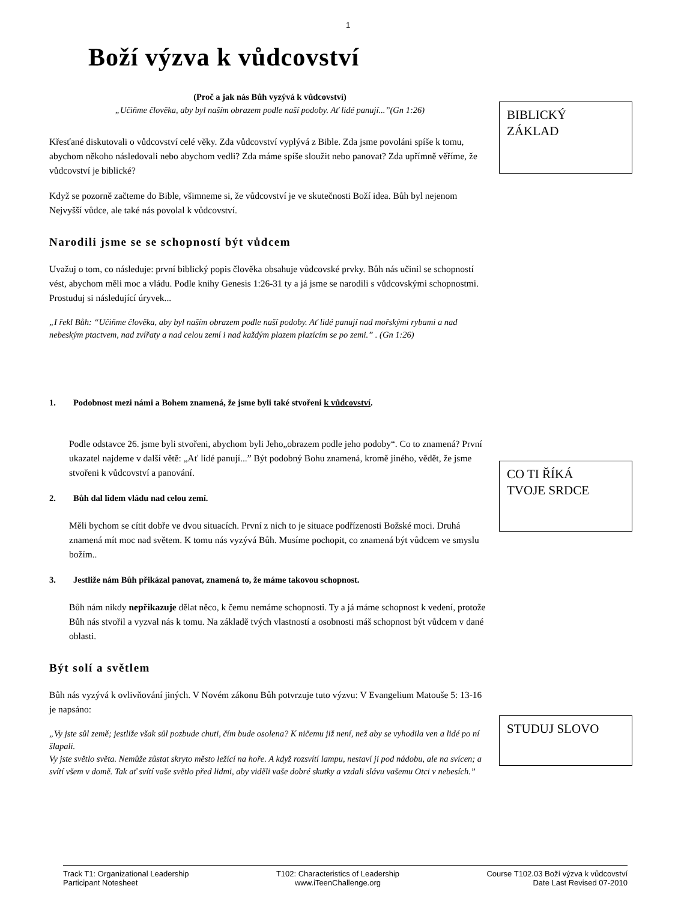1
Boží výzva k vůdcovství
(Proč a jak nás Bůh vyzývá k vůdcovství)
„Učiňme člověka, aby byl naším obrazem podle naší podoby. Ať lidé panují...”(Gn 1:26)
Křesťané diskutovali o vůdcovství celé věky. Zda vůdcovství vyplývá z Bible. Zda jsme povoláni spíše k tomu, abychom někoho následovali nebo abychom vedli? Zda máme spíše sloužit nebo panovat? Zda upřímně věříme, že vůdcovství je biblické?
Když se pozorně začteme do Bible, všimneme si, že vůdcovství je ve skutečnosti Boží idea. Bůh byl nejenom Nejvyšší vůdce, ale také nás povolal k vůdcovství.
Narodili jsme se se schopností být vůdcem
Uvažuj o tom, co následuje: první biblický popis člověka obsahuje vůdcovské prvky. Bůh nás učinil se schopností vést, abychom měli moc a vládu. Podle knihy Genesis 1:26-31 ty a já jsme se narodili s vůdcovskými schopnostmi. Prostuduj si následující úryvek...
„I řekl Bůh: “Učiňme člověka, aby byl naším obrazem podle naší podoby. Ať lidé panují nad mořskými rybami a nad nebeským ptactvem, nad zvířaty a nad celou zemí i nad každým plazem plazícím se po zemi.” . (Gn 1:26)
1. Podobnost mezi námi a Bohem znamená, že jsme byli také stvořeni k vůdcovství.
Podle odstavce 26. jsme byli stvořeni, abychom byli Jeho„obrazem podle jeho podoby“. Co to znamená? První ukazatel najdeme v další větě: „Ať lidé panují...” Být podobný Bohu znamená, kromě jiného, vědět, že jsme stvořeni k vůdcovství a panování.
2. Bůh dal lidem vládu nad celou zemí.
Měli bychom se cítit dobře ve dvou situacích. První z nich to je situace podřízenosti Božské moci. Druhá znamená mít moc nad světem. K tomu nás vyzývá Bůh. Musíme pochopit, co znamená být vůdcem ve smyslu božím..
3. Jestliže nám Bůh přikázal panovat, znamená to, že máme takovou schopnost.
Bůh nám nikdy nepřikazuje dělat něco, k čemu nemáme schopnosti. Ty a já máme schopnost k vedení, protože Bůh nás stvořil a vyzval nás k tomu. Na základě tvých vlastností a osobnosti máš schopnost být vůdcem v dané oblasti.
Být solí a světlem
Bůh nás vyzývá k ovlivňování jiných. V Novém zákonu Bůh potvrzuje tuto výzvu: V Evangelium Matouše 5: 13-16 je napsáno:
„Vy jste sůl země; jestliže však sůl pozbude chuti, čím bude osolena? K ničemu již není, než aby se vyhodila ven a lidé po ní šlapali.
Vy jste světlo světa. Nemůže zůstat skryto město ležící na hoře. A když rozsvítí lampu, nestaví ji pod nádobu, ale na svícen; a svítí všem v domě. Tak ať svítí vaše světlo před lidmi, aby viděli vaše dobré skutky a vzdali slávu vašemu Otci v nebesích.”
BIBLICKÝ
ZÁKLAD
CO TI ŘÍKÁ
TVOJE SRDCE
STUDUJ SLOVO
Track T1: Organizational Leadership
Participant Notesheet
T102: Characteristics of Leadership
www.iTeenChallenge.org
Course T102.03 Boží výzva k vůdcovství
Date Last Revised 07-2010